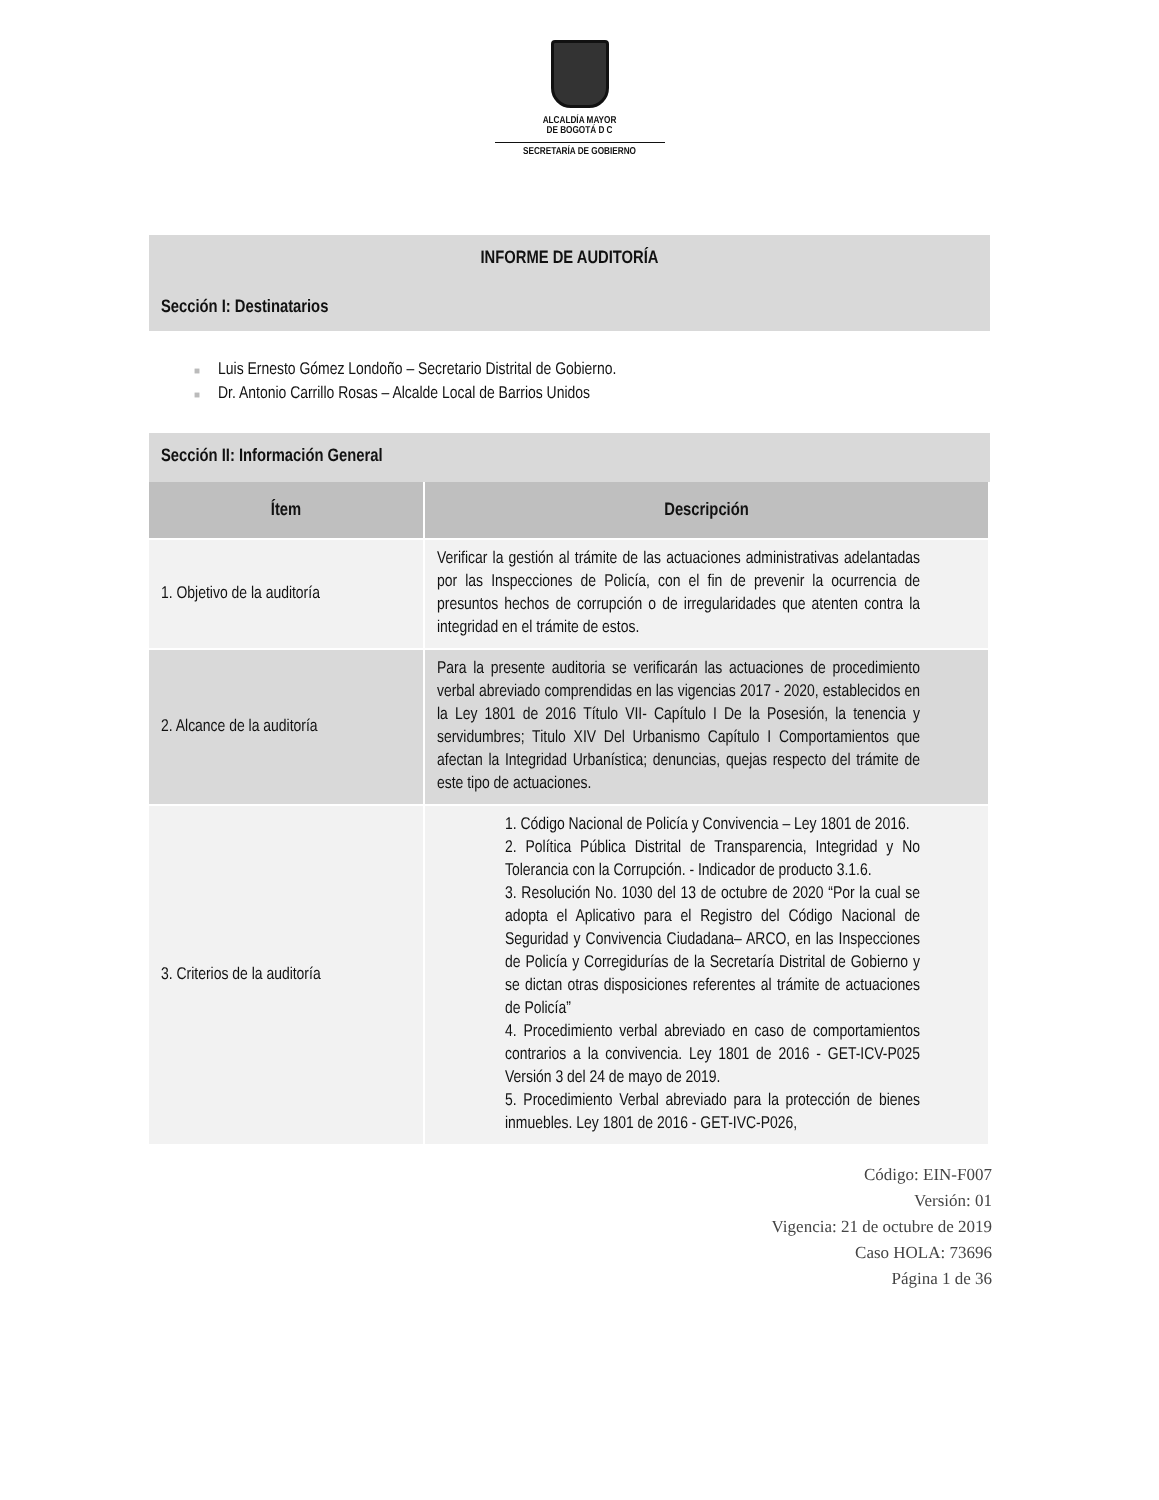ALCALDÍA MAYOR
DE BOGOTÁ D C
SECRETARÍA DE GOBIERNO
INFORME DE AUDITORÍA
Sección I: Destinatarios
■ Luis Ernesto Gómez Londoño – Secretario Distrital de Gobierno.
■ Dr. Antonio Carrillo Rosas – Alcalde Local de Barrios Unidos
Sección II: Información General
| Ítem | Descripción |
| --- | --- |
| 1. Objetivo de la auditoría | Verificar la gestión al trámite de las actuaciones administrativas adelantadas por las Inspecciones de Policía, con el fin de prevenir la ocurrencia de presuntos hechos de corrupción o de irregularidades que atenten contra la integridad en el trámite de estos. |
| 2. Alcance de la auditoría | Para la presente auditoria se verificarán las actuaciones de procedimiento verbal abreviado comprendidas en las vigencias 2017 - 2020, establecidos en la Ley 1801 de 2016 Título VII- Capítulo I De la Posesión, la tenencia y servidumbres; Titulo XIV Del Urbanismo Capítulo I Comportamientos que afectan la Integridad Urbanística; denuncias, quejas respecto del trámite de este tipo de actuaciones. |
| 3. Criterios de la auditoría | 1. Código Nacional de Policía y Convivencia – Ley 1801 de 2016. 2. Política Pública Distrital de Transparencia, Integridad y No Tolerancia con la Corrupción. - Indicador de producto 3.1.6. 3. Resolución No. 1030 del 13 de octubre de 2020 “Por la cual se adopta el Aplicativo para el Registro del Código Nacional de Seguridad y Convivencia Ciudadana– ARCO, en las Inspecciones de Policía y Corregidurías de la Secretaría Distrital de Gobierno y se dictan otras disposiciones referentes al trámite de actuaciones de Policía” 4. Procedimiento verbal abreviado en caso de comportamientos contrarios a la convivencia. Ley 1801 de 2016 - GET-ICV-P025 Versión 3 del 24 de mayo de 2019. 5. Procedimiento Verbal abreviado para la protección de bienes inmuebles. Ley 1801 de 2016 - GET-IVC-P026, |
Código: EIN-F007
Versión: 01
Vigencia: 21 de octubre de 2019
Caso HOLA: 73696
Página 1 de 36